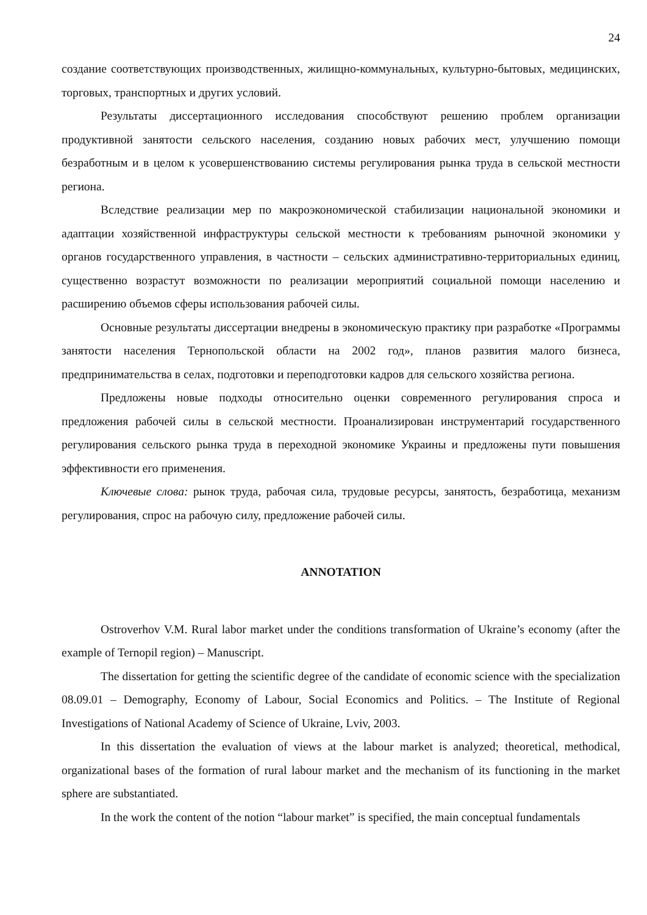24
создание соответствующих производственных, жилищно-коммунальных, культурно-бытовых, медицинских, торговых, транспортных и других условий.
Результаты диссертационного исследования способствуют решению проблем организации продуктивной занятости сельского населения, созданию новых рабочих мест, улучшению помощи безработным и в целом к усовершенствованию системы регулирования рынка труда в сельской местности региона.
Вследствие реализации мер по макроэкономической стабилизации национальной экономики и адаптации хозяйственной инфраструктуры сельской местности к требованиям рыночной экономики у органов государственного управления, в частности – сельских административно-территориальных единиц, существенно возрастут возможности по реализации мероприятий социальной помощи населению и расширению объемов сферы использования рабочей силы.
Основные результаты диссертации внедрены в экономическую практику при разработке «Программы занятости населения Тернопольской области на 2002 год», планов развития малого бизнеса, предпринимательства в селах, подготовки и переподготовки кадров для сельского хозяйства региона.
Предложены новые подходы относительно оценки современного регулирования спроса и предложения рабочей силы в сельской местности. Проанализирован инструментарий государственного регулирования сельского рынка труда в переходной экономике Украины и предложены пути повышения эффективности его применения.
Ключевые слова: рынок труда, рабочая сила, трудовые ресурсы, занятость, безработица, механизм регулирования, спрос на рабочую силу, предложение рабочей силы.
ANNOTATION
Ostroverhov V.M. Rural labor market under the conditions transformation of Ukraine’s economy (after the example of Ternopil region) – Manuscript.
The dissertation for getting the scientific degree of the candidate of economic science with the specialization 08.09.01 – Demography, Economy of Labour, Social Economics and Politics. – The Institute of Regional Investigations of National Academy of Science of Ukraine, Lviv, 2003.
In this dissertation the evaluation of views at the labour market is analyzed; theoretical, methodical, organizational bases of the formation of rural labour market and the mechanism of its functioning in the market sphere are substantiated.
In the work the content of the notion “labour market” is specified, the main conceptual fundamentals